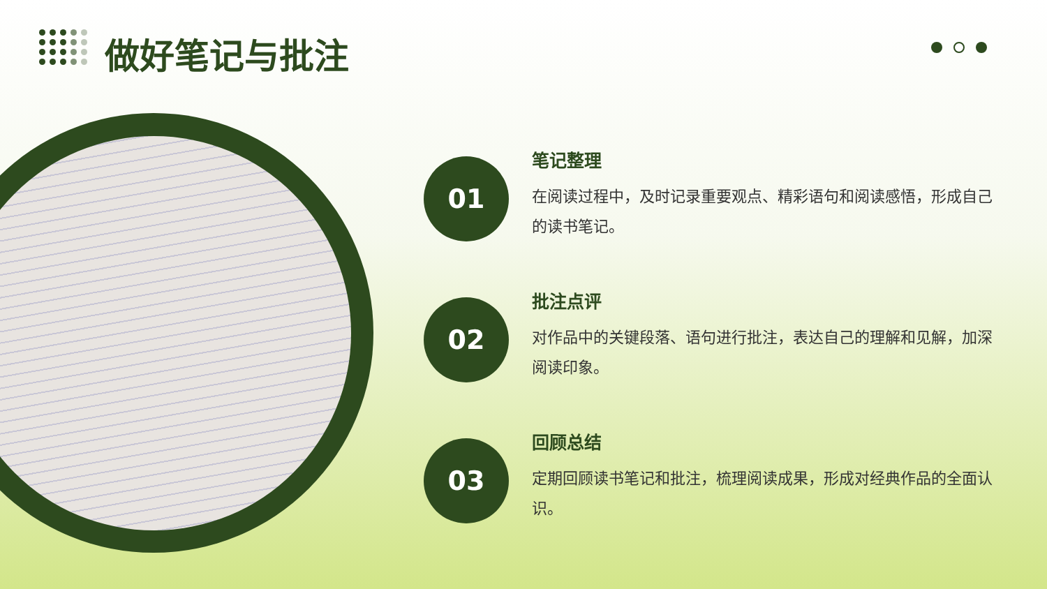做好笔记与批注
01
笔记整理
在阅读过程中，及时记录重要观点、精彩语句和阅读感悟，形成自己的读书笔记。
02
批注点评
对作品中的关键段落、语句进行批注，表达自己的理解和见解，加深阅读印象。
03
回顾总结
定期回顾读书笔记和批注，梳理阅读成果，形成对经典作品的全面认识。